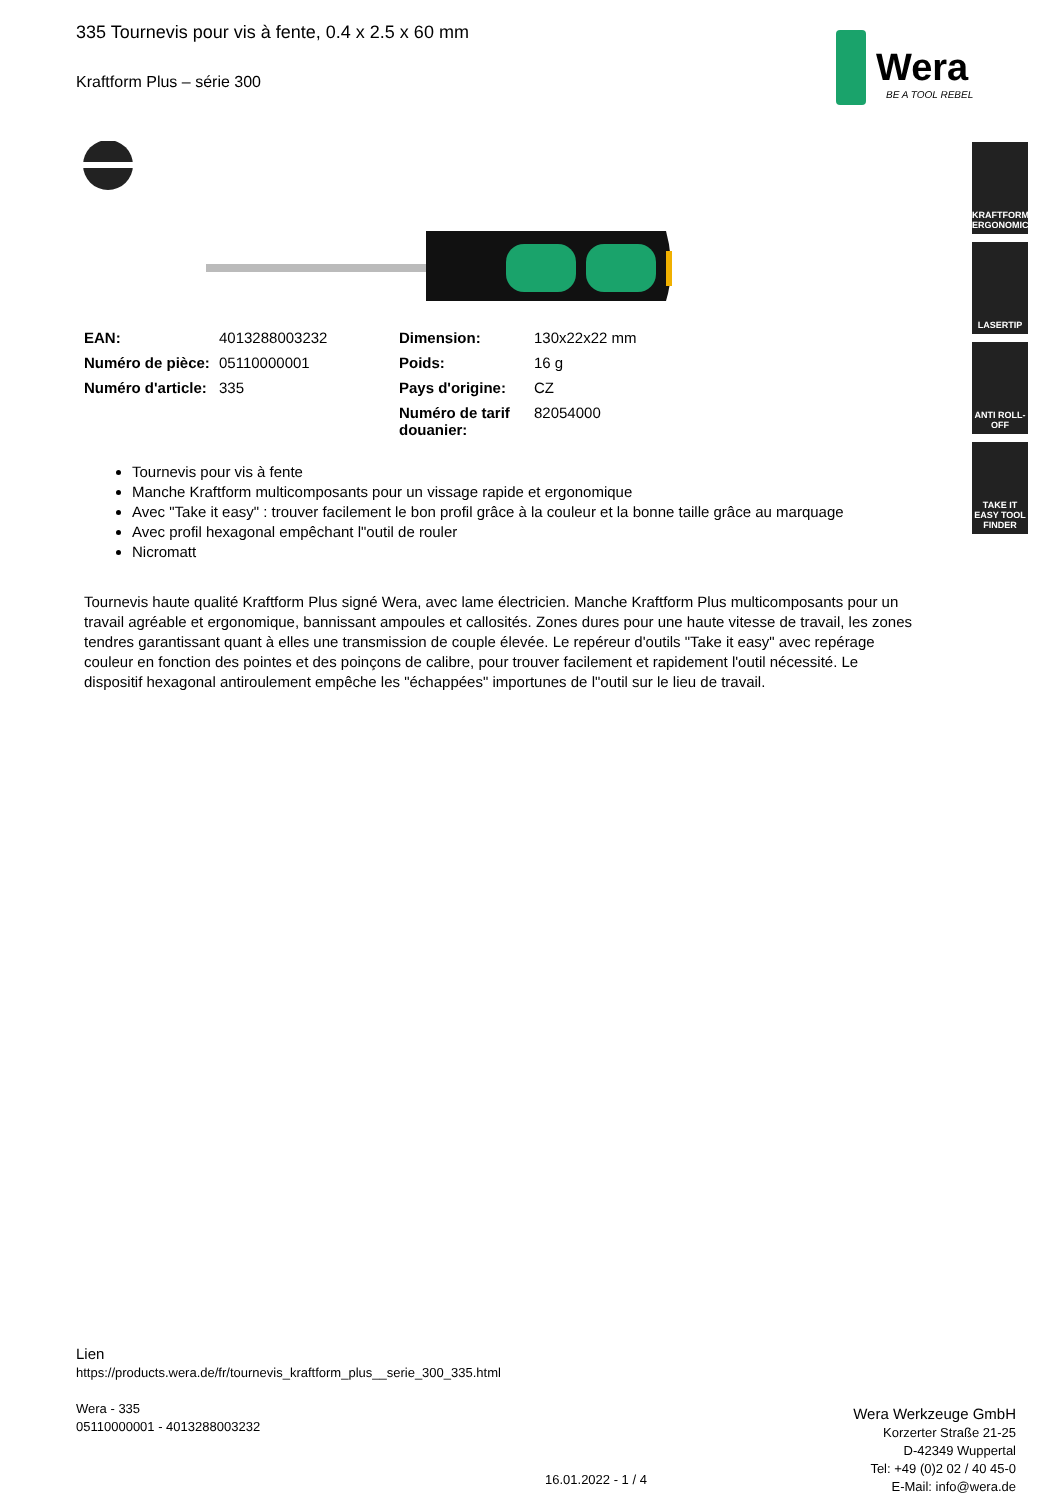Wera
BE A TOOL REBEL
KRAFTFORM ERGONOMICS
LASERTIP
ANTI ROLL-OFF
TAKE IT EASY TOOL FINDER
335 Tournevis pour vis à fente, 0.4 x 2.5 x 60 mm
Kraftform Plus – série 300
| EAN: | 4013288003232 | Dimension: | 130x22x22 mm |
| Numéro de pièce: | 05110000001 | Poids: | 16 g |
| Numéro d'article: | 335 | Pays d'origine: | CZ |
| | | Numéro de tarif douanier: | 82054000 |
Tournevis pour vis à fente
Manche Kraftform multicomposants pour un vissage rapide et ergonomique
Avec "Take it easy" : trouver facilement le bon profil grâce à la couleur et la bonne taille grâce au marquage
Avec profil hexagonal empêchant l"outil de rouler
Nicromatt
Tournevis haute qualité Kraftform Plus signé Wera, avec lame électricien. Manche Kraftform Plus multicomposants pour un travail agréable et ergonomique, bannissant ampoules et callosités. Zones dures pour une haute vitesse de travail, les zones tendres garantissant quant à elles une transmission de couple élevée. Le repéreur d'outils "Take it easy" avec repérage couleur en fonction des pointes et des poinçons de calibre, pour trouver facilement et rapidement l'outil nécessité. Le dispositif hexagonal antiroulement empêche les "échappées" importunes de l"outil sur le lieu de travail.
Lien
https://products.wera.de/fr/tournevis_kraftform_plus__serie_300_335.html
Wera - 335
05110000001 - 4013288003232
Wera Werkzeuge GmbH
Korzerter Straße 21-25
D-42349 Wuppertal
Tel: +49 (0)2 02 / 40 45-0
E-Mail: info@wera.de
16.01.2022 - 1 / 4